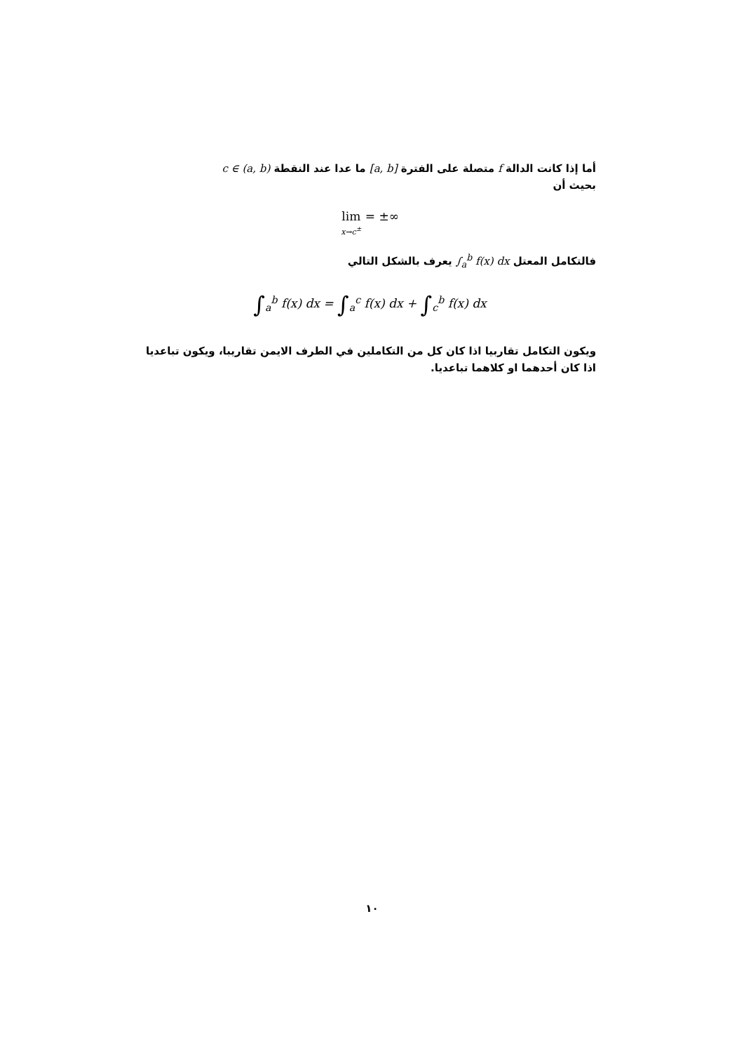أما إذا كانت الدالة f متصلة على الفترة [a, b] ما عدا عند النقطة c ∈ (a, b)
بحيث أن
lim
x→c<sup>±</sup> = ±∞
فالتكامل المعتل ∫<sub>a</sub><sup>b</sup> f(x) dx يعرف بالشكل التالي
∫<sub>a</sub><sup>b</sup> f(x) dx = ∫<sub>a</sub><sup>c</sup> f(x) dx + ∫<sub>c</sub><sup>b</sup> f(x) dx
ويكون التكامل تقاربيا اذا كان كل من التكاملين في الطرف الايمن تقاريبا، ويكون تباعديا اذا كان أحدهما او كلاهما تباعديا.
١٠